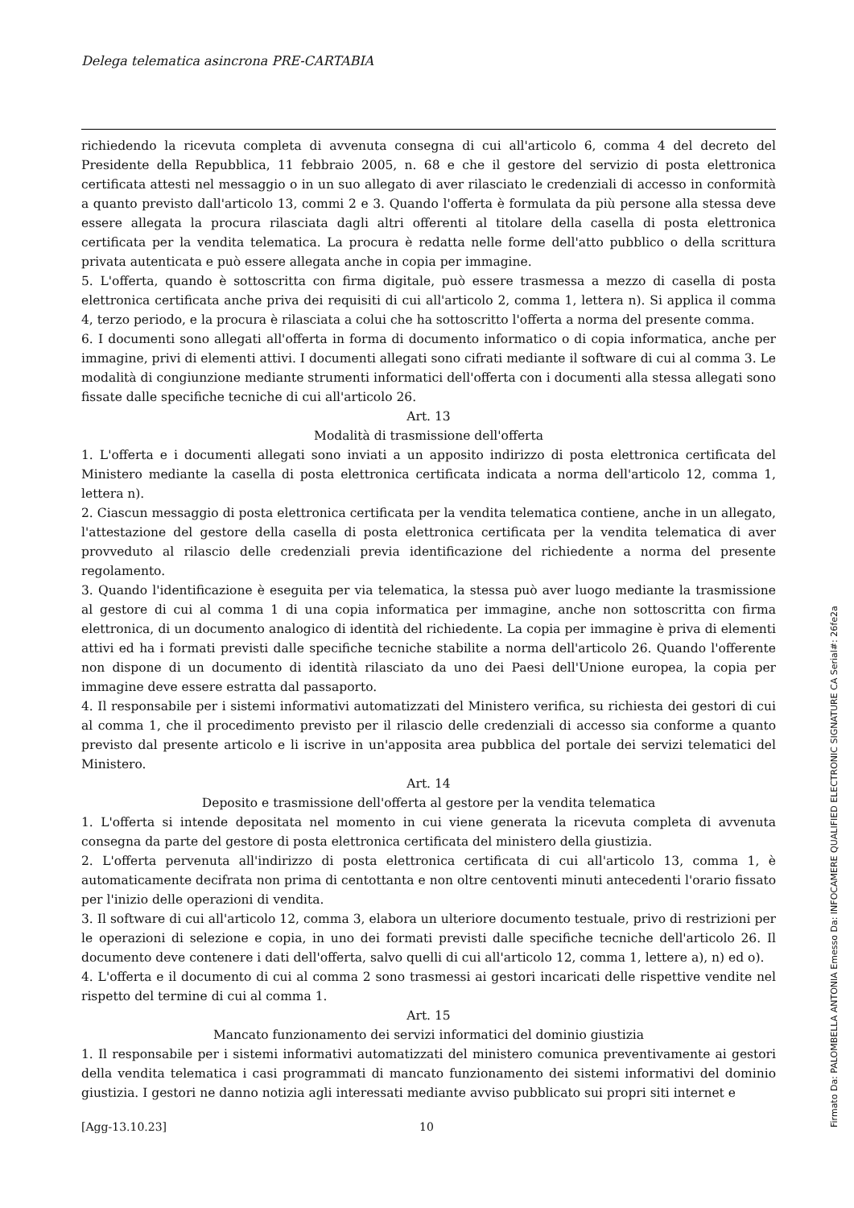Delega telematica asincrona PRE-CARTABIA
richiedendo la ricevuta completa di avvenuta consegna di cui all'articolo 6, comma 4 del decreto del Presidente della Repubblica, 11 febbraio 2005, n. 68 e che il gestore del servizio di posta elettronica certificata attesti nel messaggio o in un suo allegato di aver rilasciato le credenziali di accesso in conformità a quanto previsto dall'articolo 13, commi 2 e 3. Quando l'offerta è formulata da più persone alla stessa deve essere allegata la procura rilasciata dagli altri offerenti al titolare della casella di posta elettronica certificata per la vendita telematica. La procura è redatta nelle forme dell'atto pubblico o della scrittura privata autenticata e può essere allegata anche in copia per immagine.
5. L'offerta, quando è sottoscritta con firma digitale, può essere trasmessa a mezzo di casella di posta elettronica certificata anche priva dei requisiti di cui all'articolo 2, comma 1, lettera n). Si applica il comma 4, terzo periodo, e la procura è rilasciata a colui che ha sottoscritto l'offerta a norma del presente comma.
6. I documenti sono allegati all'offerta in forma di documento informatico o di copia informatica, anche per immagine, privi di elementi attivi. I documenti allegati sono cifrati mediante il software di cui al comma 3. Le modalità di congiunzione mediante strumenti informatici dell'offerta con i documenti alla stessa allegati sono fissate dalle specifiche tecniche di cui all'articolo 26.
Art. 13
Modalità di trasmissione dell'offerta
1. L'offerta e i documenti allegati sono inviati a un apposito indirizzo di posta elettronica certificata del Ministero mediante la casella di posta elettronica certificata indicata a norma dell'articolo 12, comma 1, lettera n).
2. Ciascun messaggio di posta elettronica certificata per la vendita telematica contiene, anche in un allegato, l'attestazione del gestore della casella di posta elettronica certificata per la vendita telematica di aver provveduto al rilascio delle credenziali previa identificazione del richiedente a norma del presente regolamento.
3. Quando l'identificazione è eseguita per via telematica, la stessa può aver luogo mediante la trasmissione al gestore di cui al comma 1 di una copia informatica per immagine, anche non sottoscritta con firma elettronica, di un documento analogico di identità del richiedente. La copia per immagine è priva di elementi attivi ed ha i formati previsti dalle specifiche tecniche stabilite a norma dell'articolo 26. Quando l'offerente non dispone di un documento di identità rilasciato da uno dei Paesi dell'Unione europea, la copia per immagine deve essere estratta dal passaporto.
4. Il responsabile per i sistemi informativi automatizzati del Ministero verifica, su richiesta dei gestori di cui al comma 1, che il procedimento previsto per il rilascio delle credenziali di accesso sia conforme a quanto previsto dal presente articolo e li iscrive in un'apposita area pubblica del portale dei servizi telematici del Ministero.
Art. 14
Deposito e trasmissione dell'offerta al gestore per la vendita telematica
1. L'offerta si intende depositata nel momento in cui viene generata la ricevuta completa di avvenuta consegna da parte del gestore di posta elettronica certificata del ministero della giustizia.
2. L'offerta pervenuta all'indirizzo di posta elettronica certificata di cui all'articolo 13, comma 1, è automaticamente decifrata non prima di centottanta e non oltre centoventi minuti antecedenti l'orario fissato per l'inizio delle operazioni di vendita.
3. Il software di cui all'articolo 12, comma 3, elabora un ulteriore documento testuale, privo di restrizioni per le operazioni di selezione e copia, in uno dei formati previsti dalle specifiche tecniche dell'articolo 26. Il documento deve contenere i dati dell'offerta, salvo quelli di cui all'articolo 12, comma 1, lettere a), n) ed o).
4. L'offerta e il documento di cui al comma 2 sono trasmessi ai gestori incaricati delle rispettive vendite nel rispetto del termine di cui al comma 1.
Art. 15
Mancato funzionamento dei servizi informatici del dominio giustizia
1. Il responsabile per i sistemi informativi automatizzati del ministero comunica preventivamente ai gestori della vendita telematica i casi programmati di mancato funzionamento dei sistemi informativi del dominio giustizia. I gestori ne danno notizia agli interessati mediante avviso pubblicato sui propri siti internet e
[Agg-13.10.23] 10
Firmato Da: PALOMBELLA ANTONIA Emesso Da: INFOCAMERE QUALIFIED ELECTRONIC SIGNATURE CA Serial#: 26fe2a